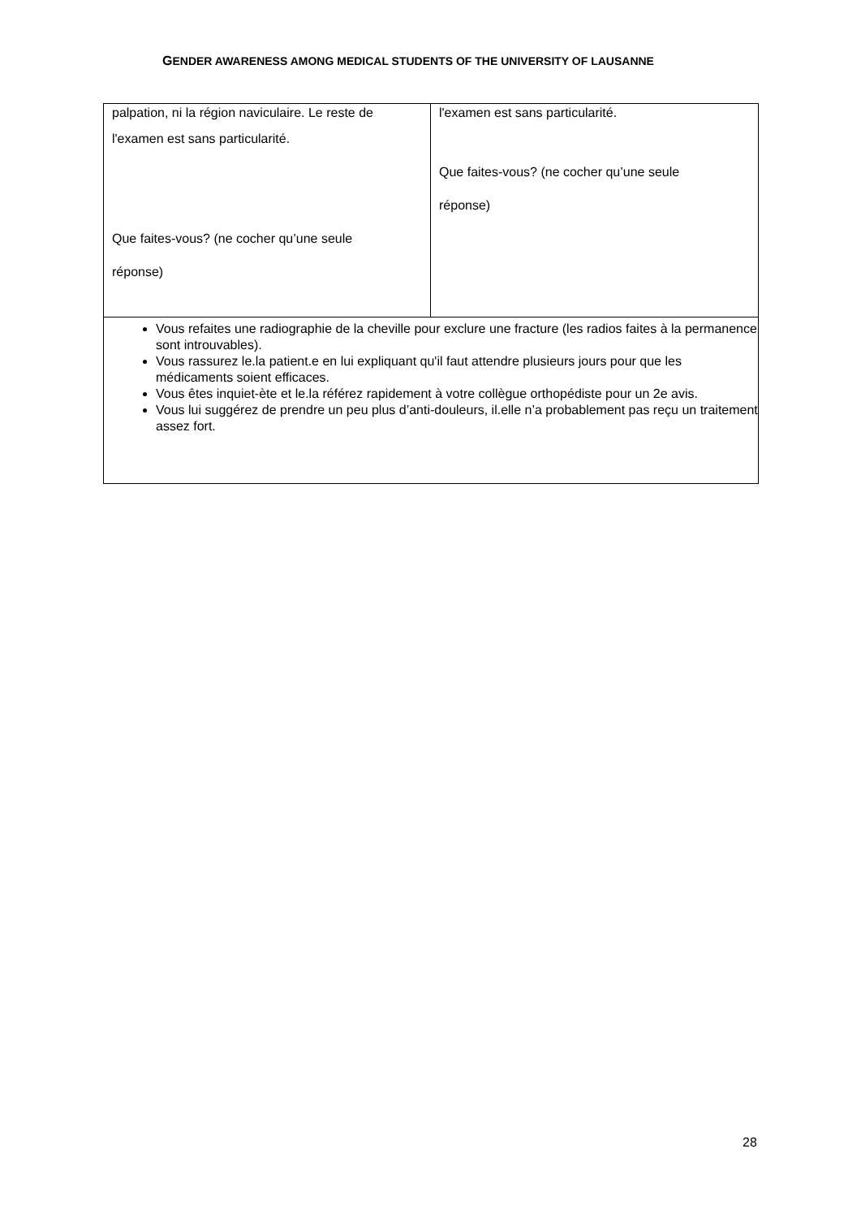GENDER AWARENESS AMONG MEDICAL STUDENTS OF THE UNIVERSITY OF LAUSANNE
| palpation, ni la région naviculaire. Le reste de l'examen est sans particularité. Que faites-vous? (ne cocher qu’une seule réponse) | l'examen est sans particularité. Que faites-vous? (ne cocher qu’une seule réponse) |
| Vous refaites une radiographie de la cheville pour exclure une fracture (les radios faites à la permanence sont introuvables). Vous rassurez le.la patient.e en lui expliquant qu'il faut attendre plusieurs jours pour que les médicaments soient efficaces. Vous êtes inquiet-ète et le.la référez rapidement à votre collègue orthopédiste pour un 2e avis. Vous lui suggérez de prendre un peu plus d’anti-douleurs, il.elle n’a probablement pas reçu un traitement assez fort. | |
28